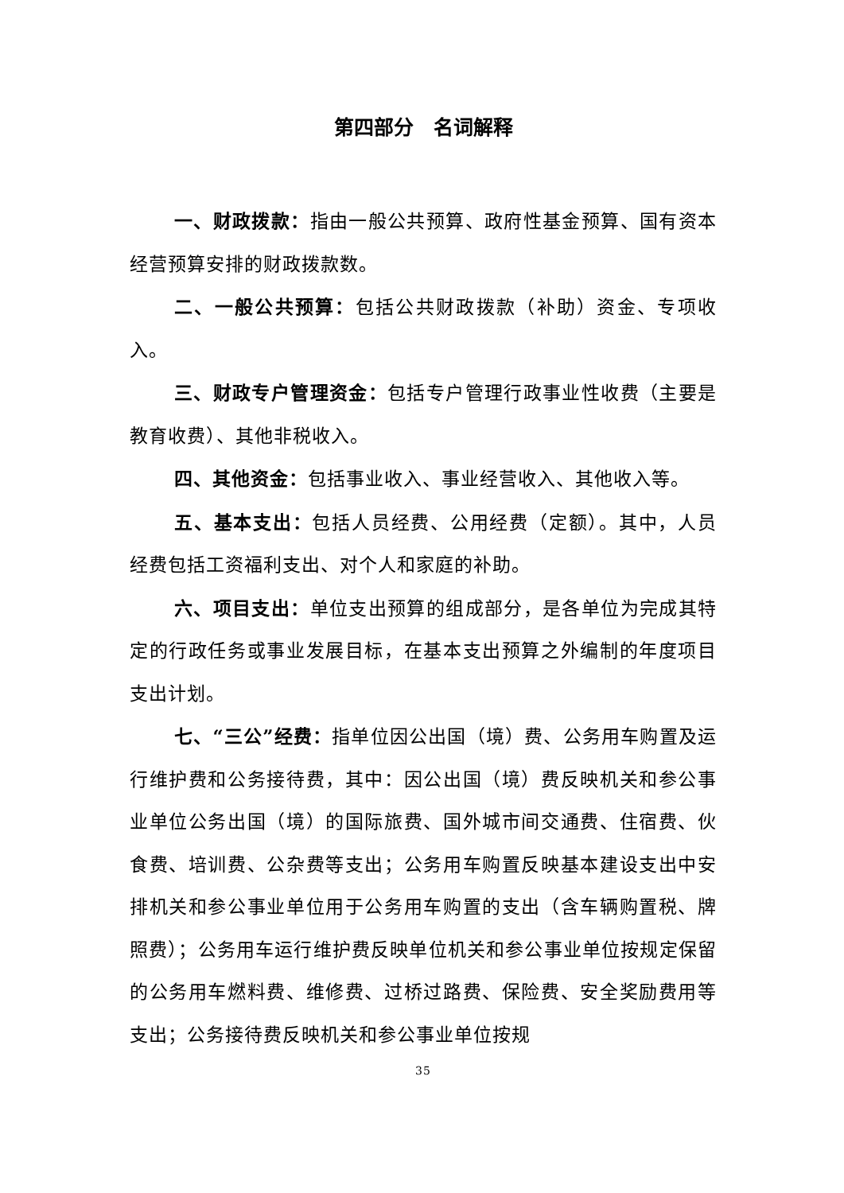第四部分　名词解释
一、财政拨款：指由一般公共预算、政府性基金预算、国有资本经营预算安排的财政拨款数。
二、一般公共预算：包括公共财政拨款（补助）资金、专项收入。
三、财政专户管理资金：包括专户管理行政事业性收费（主要是教育收费）、其他非税收入。
四、其他资金：包括事业收入、事业经营收入、其他收入等。
五、基本支出：包括人员经费、公用经费（定额）。其中，人员经费包括工资福利支出、对个人和家庭的补助。
六、项目支出：单位支出预算的组成部分，是各单位为完成其特定的行政任务或事业发展目标，在基本支出预算之外编制的年度项目支出计划。
七、“三公”经费：指单位因公出国（境）费、公务用车购置及运行维护费和公务接待费，其中：因公出国（境）费反映机关和参公事业单位公务出国（境）的国际旅费、国外城市间交通费、住宿费、伙食费、培训费、公杂费等支出；公务用车购置反映基本建设支出中安排机关和参公事业单位用于公务用车购置的支出（含车辆购置税、牌照费）；公务用车运行维护费反映单位机关和参公事业单位按规定保留的公务用车燃料费、维修费、过桥过路费、保险费、安全奖励费用等支出；公务接待费反映机关和参公事业单位按规
35